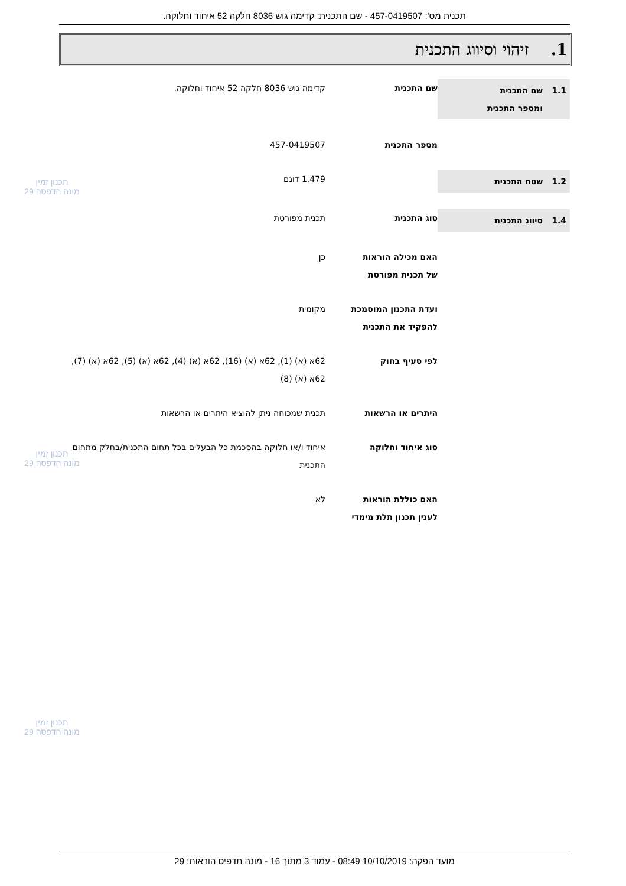תכנית מס': 457-0419507 - שם התכנית: קדימה גוש 8036 חלקה 52 איחוד וחלוקה.
1. זיהוי וסיווג התכנית
1.1 שם התכנית
ומספר התכנית
שם התכנית קדימה גוש 8036 חלקה 52 איחוד וחלוקה.
מספר התכנית 457-0419507
1.2 שטח התכנית
1.479 דונם
1.4 סיווג התכנית
סוג התכנית תכנית מפורטת
האם מכילה הוראות
של תכנית מפורטת
כן
ועדת התכנון המוסמכת
להפקיד את התכנית
מקומית
לפי סעיף בחוק 62א (א) (1), 62א (א) (16), 62א (א) (4), 62א (א) (5), 62א (א) (7), 62א (א) (8)
היתרים או הרשאות תכנית שמכוחה ניתן להוציא היתרים או הרשאות
סוג איחוד וחלוקה איחוד ו/או חלוקה בהסכמת כל הבעלים בכל תחום התכנית/בחלק מתחום התכנית
האם כוללת הוראות
לענין תכנון תלת מימדי
לא
תכנון זמין
מונה הדפסה 29
תכנון זמין
מונה הדפסה 29
תכנון זמין
מונה הדפסה 29
מועד הפקה: 10/10/2019 08:49 - עמוד 3 מתוך 16 - מונה תדפיס הוראות: 29